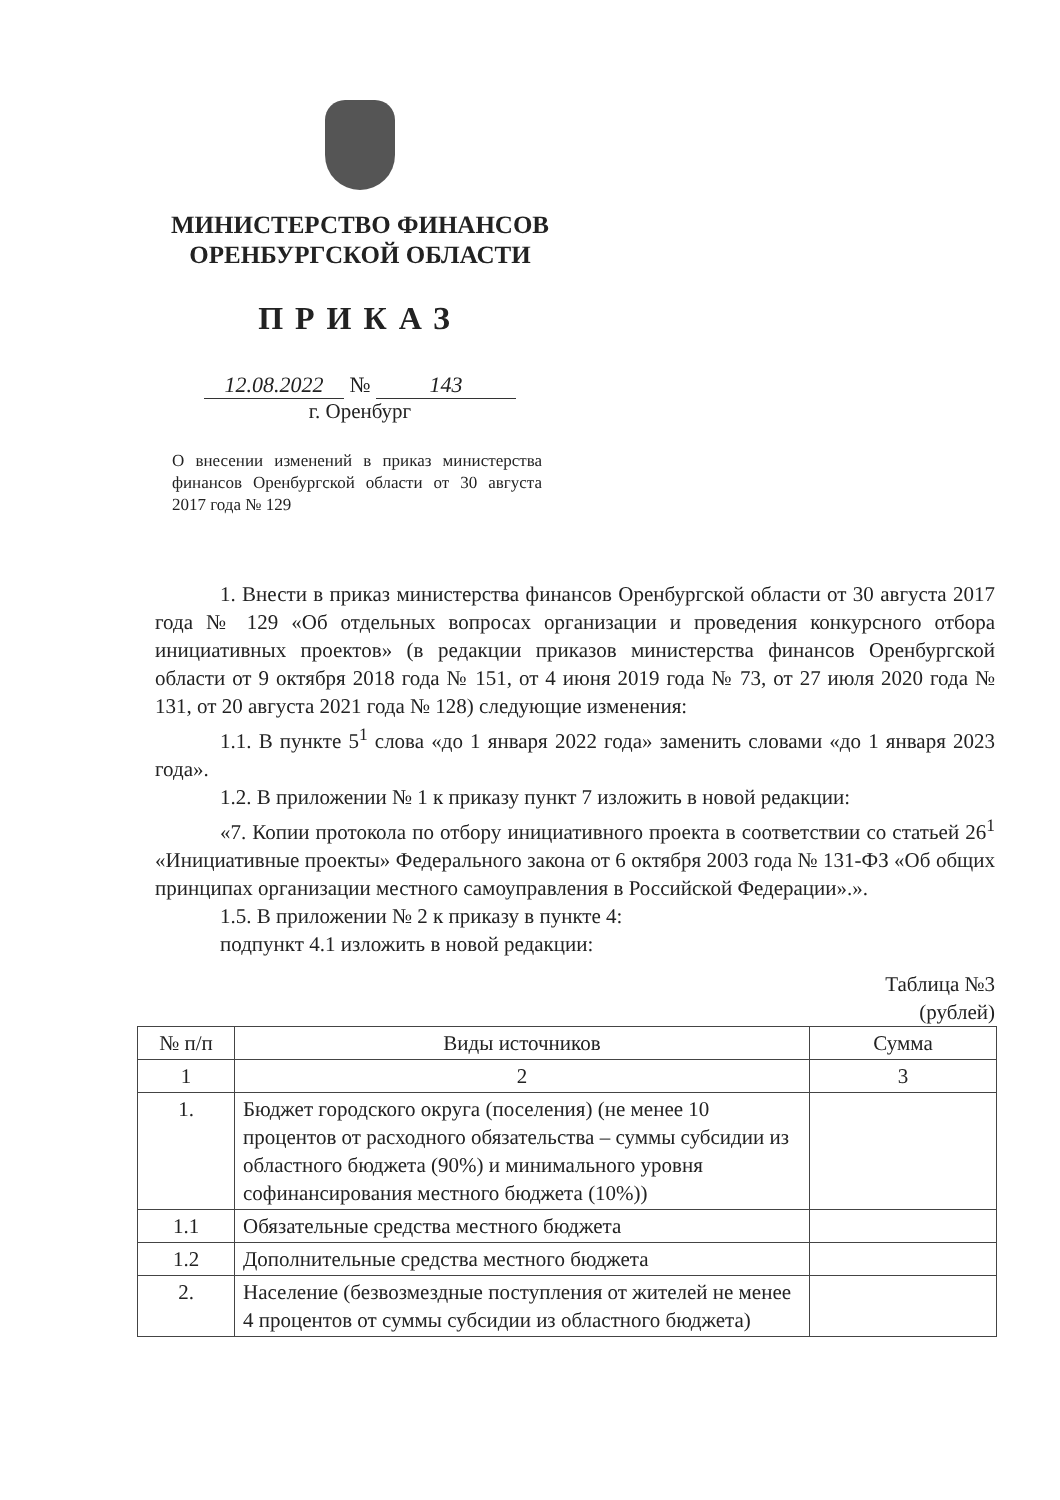МИНИСТЕРСТВО ФИНАНСОВ
ОРЕНБУРГСКОЙ ОБЛАСТИ
ПРИКАЗ
12.08.2022 № 143
г. Оренбург
О внесении изменений в приказ министерства финансов Оренбургской области от 30 августа 2017 года № 129
1. Внести в приказ министерства финансов Оренбургской области от 30 августа 2017 года № 129 «Об отдельных вопросах организации и проведения конкурсного отбора инициативных проектов» (в редакции приказов министерства финансов Оренбургской области от 9 октября 2018 года № 151, от 4 июня 2019 года № 73, от 27 июля 2020 года № 131, от 20 августа 2021 года № 128) следующие изменения:
1.1. В пункте 5<sup>1</sup> слова «до 1 января 2022 года» заменить словами «до 1 января 2023 года».
1.2. В приложении № 1 к приказу пункт 7 изложить в новой редакции:
«7. Копии протокола по отбору инициативного проекта в соответствии со статьей 26<sup>1</sup> «Инициативные проекты» Федерального закона от 6 октября 2003 года № 131-ФЗ «Об общих принципах организации местного самоуправления в Российской Федерации».».
1.5. В приложении № 2 к приказу в пункте 4:
подпункт 4.1 изложить в новой редакции:
Таблица №3
(рублей)
| № п/п | Виды источников | Сумма |
| --- | --- | --- |
| 1 | 2 | 3 |
| 1. | Бюджет городского округа (поселения) (не менее 10 процентов от расходного обязательства – суммы субсидии из областного бюджета (90%) и минимального уровня софинансирования местного бюджета (10%)) | |
| 1.1 | Обязательные средства местного бюджета | |
| 1.2 | Дополнительные средства местного бюджета | |
| 2. | Население (безвозмездные поступления от жителей не менее 4 процентов от суммы субсидии из областного бюджета) | |